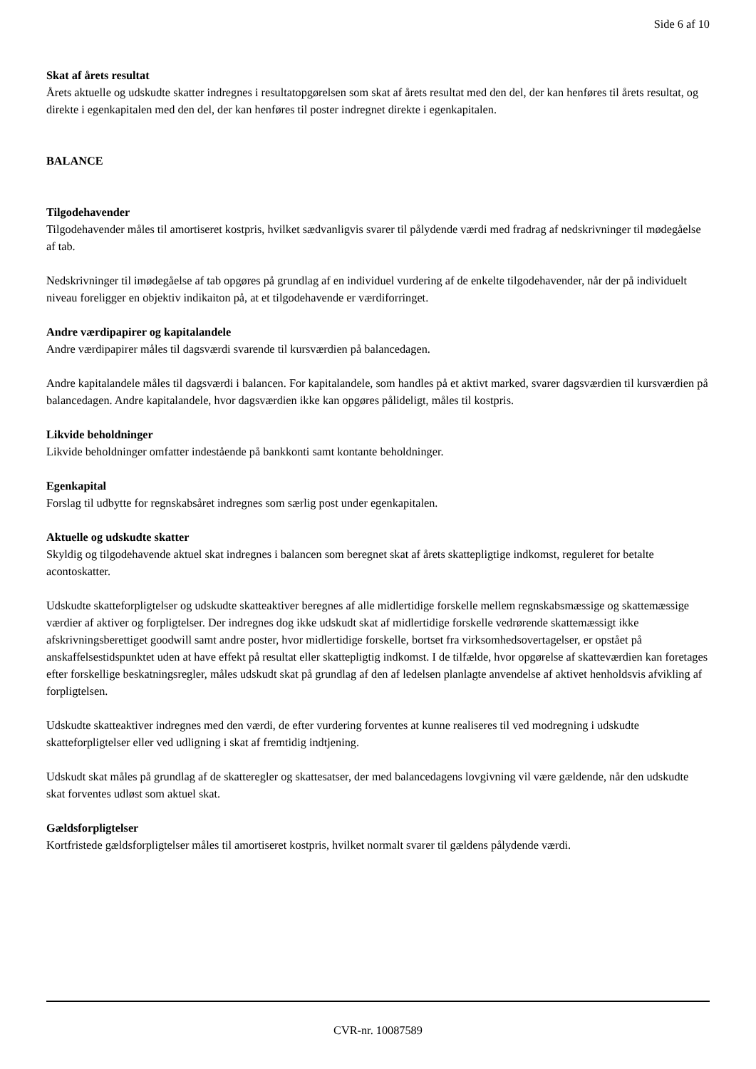Side 6 af 10
Skat af årets resultat
Årets aktuelle og udskudte skatter indregnes i resultatopgørelsen som skat af årets resultat med den del, der kan henføres til årets resultat, og direkte i egenkapitalen med den del, der kan henføres til poster indregnet direkte i egenkapitalen.
BALANCE
Tilgodehavender
Tilgodehavender måles til amortiseret kostpris, hvilket sædvanligvis svarer til pålydende værdi med fradrag af nedskrivninger til mødegåelse af tab.
Nedskrivninger til imødegåelse af tab opgøres på grundlag af en individuel vurdering af de enkelte tilgodehavender, når der på individuelt niveau foreligger en objektiv indikaiton på, at et tilgodehavende er værdiforringet.
Andre værdipapirer og kapitalandele
Andre værdipapirer måles til dagsværdi svarende til kursværdien på balancedagen.
Andre kapitalandele måles til dagsværdi i balancen. For kapitalandele, som handles på et aktivt marked, svarer dagsværdien til kursværdien på balancedagen. Andre kapitalandele, hvor dagsværdien ikke kan opgøres pålideligt, måles til kostpris.
Likvide beholdninger
Likvide beholdninger omfatter indestående på bankkonti samt kontante beholdninger.
Egenkapital
Forslag til udbytte for regnskabsåret indregnes som særlig post under egenkapitalen.
Aktuelle og udskudte skatter
Skyldig og tilgodehavende aktuel skat indregnes i balancen som beregnet skat af årets skattepligtige indkomst, reguleret for betalte acontoskatter.
Udskudte skatteforpligtelser og udskudte skatteaktiver beregnes af alle midlertidige forskelle mellem regnskabsmæssige og skattemæssige værdier af aktiver og forpligtelser. Der indregnes dog ikke udskudt skat af midlertidige forskelle vedrørende skattemæssigt ikke afskrivningsberettiget goodwill samt andre poster, hvor midlertidige forskelle, bortset fra virksomhedsovertagelser, er opstået på anskaffelsestidspunktet uden at have effekt på resultat eller skattepligtig indkomst. I de tilfælde, hvor opgørelse af skatteværdien kan foretages efter forskellige beskatningsregler, måles udskudt skat på grundlag af den af ledelsen planlagte anvendelse af aktivet henholdsvis afvikling af forpligtelsen.
Udskudte skatteaktiver indregnes med den værdi, de efter vurdering forventes at kunne realiseres til ved modregning i udskudte skatteforpligtelser eller ved udligning i skat af fremtidig indtjening.
Udskudt skat måles på grundlag af de skatteregler og skattesatser, der med balancedagens lovgivning vil være gældende, når den udskudte skat forventes udløst som aktuel skat.
Gældsforpligtelser
Kortfristede gældsforpligtelser måles til amortiseret kostpris, hvilket normalt svarer til gældens pålydende værdi.
CVR-nr. 10087589